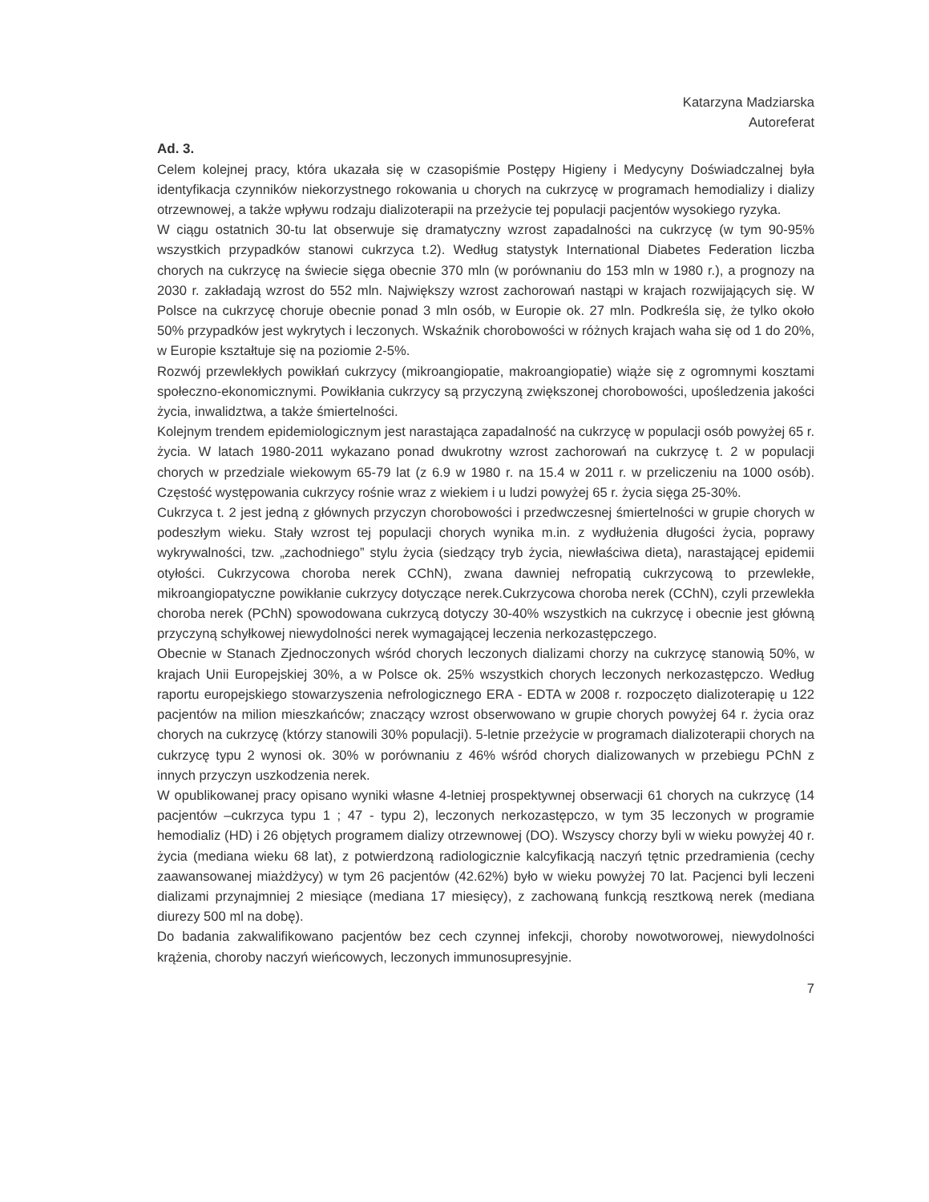Katarzyna Madziarska
Autoreferat
Ad. 3.
Celem kolejnej pracy, która ukazała się w czasopiśmie Postępy Higieny i Medycyny Doświadczalnej była identyfikacja czynników niekorzystnego rokowania u chorych na cukrzycę w programach hemodializy i dializy otrzewnowej, a także wpływu rodzaju dializoterapii na przeżycie tej populacji pacjentów wysokiego ryzyka.
W ciągu ostatnich 30-tu lat obserwuje się dramatyczny wzrost zapadalności na cukrzycę (w tym 90-95% wszystkich przypadków stanowi cukrzyca t.2). Według statystyk International Diabetes Federation liczba chorych na cukrzycę na świecie sięga obecnie 370 mln (w porównaniu do 153 mln w 1980 r.), a prognozy na 2030 r. zakładają wzrost do 552 mln. Największy wzrost zachorowań nastąpi w krajach rozwijających się. W Polsce na cukrzycę choruje obecnie ponad 3 mln osób, w Europie ok. 27 mln. Podkreśla się, że tylko około 50% przypadków jest wykrytych i leczonych. Wskaźnik chorobowości w różnych krajach waha się od 1 do 20%, w Europie kształtuje się na poziomie 2-5%.
Rozwój przewlekłych powikłań cukrzycy (mikroangiopatie, makroangiopatie) wiąże się z ogromnymi kosztami społeczno-ekonomicznymi. Powikłania cukrzycy są przyczyną zwiększonej chorobowości, upośledzenia jakości życia, inwalidztwa, a także śmiertelności.
Kolejnym trendem epidemiologicznym jest narastająca zapadalność na cukrzycę w populacji osób powyżej 65 r. życia. W latach 1980-2011 wykazano ponad dwukrotny wzrost zachorowań na cukrzycę t. 2 w populacji chorych w przedziale wiekowym 65-79 lat (z 6.9 w 1980 r. na 15.4 w 2011 r. w przeliczeniu na 1000 osób). Częstość występowania cukrzycy rośnie wraz z wiekiem i u ludzi powyżej 65 r. życia sięga 25-30%.
Cukrzyca t. 2 jest jedną z głównych przyczyn chorobowości i przedwczesnej śmiertelności w grupie chorych w podeszłym wieku. Stały wzrost tej populacji chorych wynika m.in. z wydłużenia długości życia, poprawy wykrywalności, tzw. „zachodniego” stylu życia (siedzący tryb życia, niewłaściwa dieta), narastającej epidemii otyłości. Cukrzycowa choroba nerek CChN), zwana dawniej nefropatią cukrzycową to przewlekłe, mikroangiopatyczne powikłanie cukrzycy dotyczące nerek.Cukrzycowa choroba nerek (CChN), czyli przewlekła choroba nerek (PChN) spowodowana cukrzycą dotyczy 30-40% wszystkich na cukrzycę i obecnie jest główną przyczyną schyłkowej niewydolności nerek wymagającej leczenia nerkozastępczego.
Obecnie w Stanach Zjednoczonych wśród chorych leczonych dializami chorzy na cukrzycę stanowią 50%, w krajach Unii Europejskiej 30%, a w Polsce ok. 25% wszystkich chorych leczonych nerkozastępczo. Według raportu europejskiego stowarzyszenia nefrologicznego ERA - EDTA w 2008 r. rozpoczęto dializoterapię u 122 pacjentów na milion mieszkańców; znaczący wzrost obserwowano w grupie chorych powyżej 64 r. życia oraz chorych na cukrzycę (którzy stanowili 30% populacji). 5-letnie przeżycie w programach dializoterapii chorych na cukrzycę typu 2 wynosi ok. 30% w porównaniu z 46% wśród chorych dializowanych w przebiegu PChN z innych przyczyn uszkodzenia nerek.
W opublikowanej pracy opisano wyniki własne 4-letniej prospektywnej obserwacji 61 chorych na cukrzycę (14 pacjentów –cukrzyca typu 1 ; 47 - typu 2), leczonych nerkozastępczo, w tym 35 leczonych w programie hemodializ (HD) i 26 objętych programem dializy otrzewnowej (DO). Wszyscy chorzy byli w wieku powyżej 40 r. życia (mediana wieku 68 lat), z potwierdzoną radiologicznie kalcyfikacją naczyń tętnic przedramienia (cechy zaawansowanej miażdżycy) w tym 26 pacjentów (42.62%) było w wieku powyżej 70 lat. Pacjenci byli leczeni dializami przynajmniej 2 miesiące (mediana 17 miesięcy), z zachowaną funkcją resztkową nerek (mediana diurezy 500 ml na dobę).
Do badania zakwalifikowano pacjentów bez cech czynnej infekcji, choroby nowotworowej, niewydolności krążenia, choroby naczyń wieńcowych, leczonych immunosupresyjnie.
7